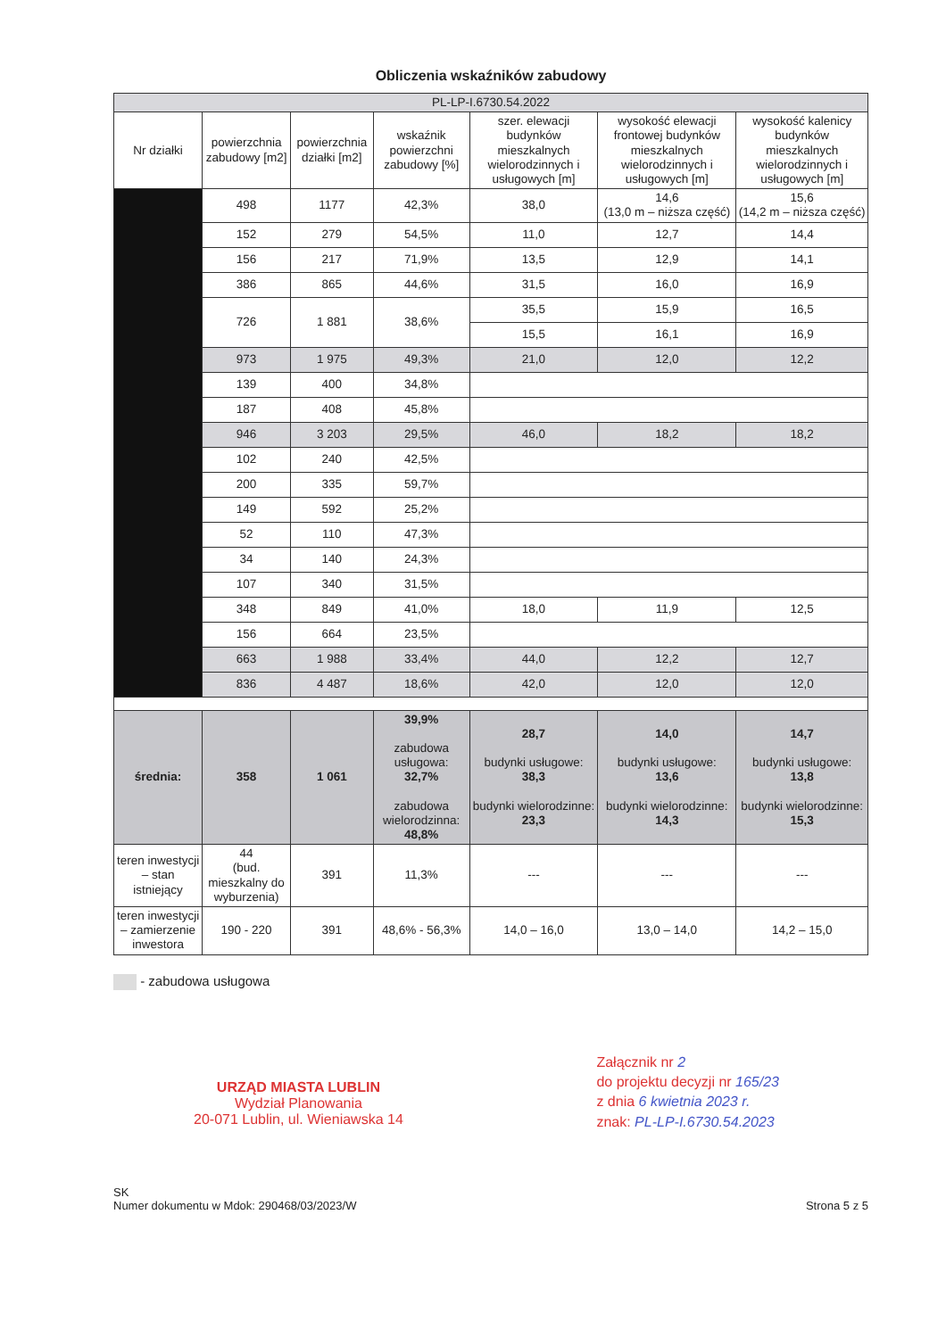Obliczenia wskaźników zabudowy
| PL-LP-I.6730.54.2022 | | | | | | |
| Nr działki | powierzchnia zabudowy [m2] | powierzchnia działki [m2] | wskaźnik powierzchni zabudowy [%] | szer. elewacji budynków mieszkalnych wielorodzinnych i usługowych [m] | wysokość elewacji frontowej budynków mieszkalnych wielorodzinnych i usługowych [m] | wysokość kalenicy budynków mieszkalnych wielorodzinnych i usługowych [m] |
| | 498 | 1177 | 42,3% | 38,0 | 14,6 (13,0 m – niższa część) | 15,6 (14,2 m – niższa część) |
| | 152 | 279 | 54,5% | 11,0 | 12,7 | 14,4 |
| | 156 | 217 | 71,9% | 13,5 | 12,9 | 14,1 |
| | 386 | 865 | 44,6% | 31,5 | 16,0 | 16,9 |
| | 726 | 1 881 | 38,6% | 35,5 | 15,9 | 16,5 |
| | | | | 15,5 | 16,1 | 16,9 |
| | 973 | 1 975 | 49,3% | 21,0 | 12,0 | 12,2 |
| | 139 | 400 | 34,8% | | | |
| | 187 | 408 | 45,8% | | | |
| | 946 | 3 203 | 29,5% | 46,0 | 18,2 | 18,2 |
| | 102 | 240 | 42,5% | | | |
| | 200 | 335 | 59,7% | | | |
| | 149 | 592 | 25,2% | | | |
| | 52 | 110 | 47,3% | | | |
| | 34 | 140 | 24,3% | | | |
| | 107 | 340 | 31,5% | | | |
| | 348 | 849 | 41,0% | 18,0 | 11,9 | 12,5 |
| | 156 | 664 | 23,5% | | | |
| | 663 | 1 988 | 33,4% | 44,0 | 12,2 | 12,7 |
| | 836 | 4 487 | 18,6% | 42,0 | 12,0 | 12,0 |
| średnia: | 358 | 1 061 | 39,9% zabudowa usługowa: 32,7% zabudowa wielorodzinna: 48,8% | 28,7 budynki usługowe: 38,3 budynki wielorodzinne: 23,3 | 14,0 budynki usługowe: 13,6 budynki wielorodzinne: 14,3 | 14,7 budynki usługowe: 13,8 budynki wielorodzinne: 15,3 |
| teren inwestycji – stan istniejący | 44 (bud. mieszkalny do wyburzenia) | 391 | 11,3% | --- | --- | --- |
| teren inwestycji – zamierzenie inwestora | 190 - 220 | 391 | 48,6% - 56,3% | 14,0 – 16,0 | 13,0 – 14,0 | 14,2 – 15,0 |
- zabudowa usługowa
URZĄD MIASTA LUBLIN
Wydział Planowania
20-071 Lublin, ul. Wieniawska 14
Załącznik nr 2
do projektu decyzji nr 165/23
z dnia 6 kwietnia 2023 r.
znak: PL-LP-I.6730.54.2023
SK
Numer dokumentu w Mdok: 290468/03/2023/W
Strona 5 z 5